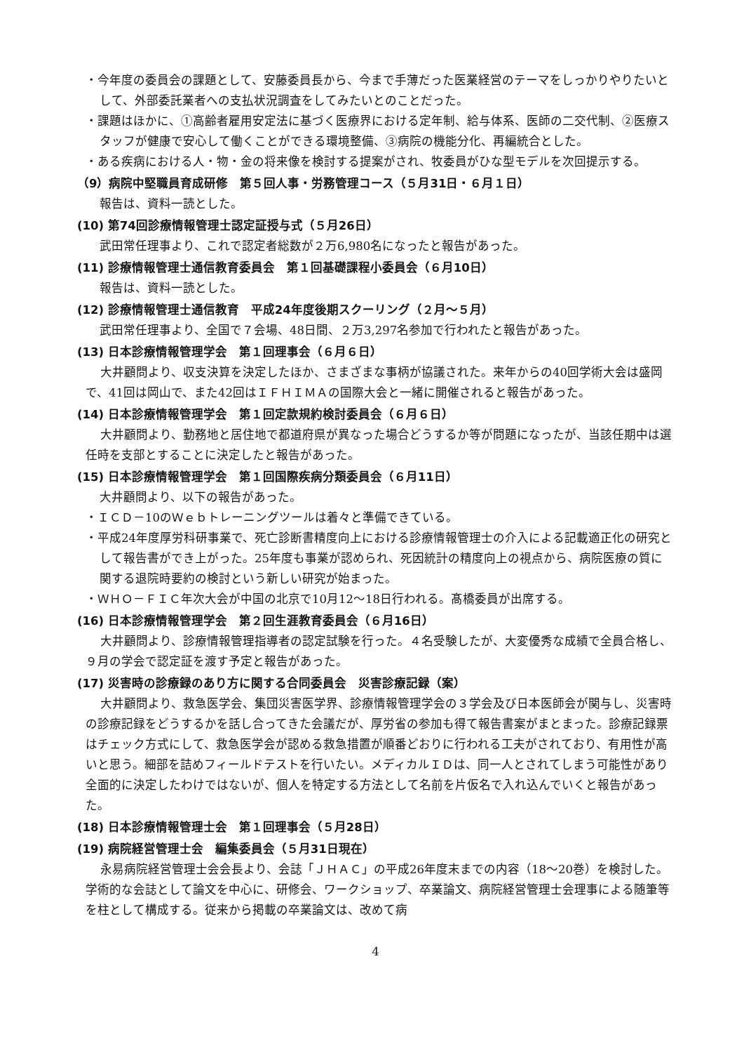・今年度の委員会の課題として、安藤委員長から、今まで手薄だった医業経営のテーマをしっかりやりたいとして、外部委託業者への支払状況調査をしてみたいとのことだった。
・課題はほかに、①高齢者雇用安定法に基づく医療界における定年制、給与体系、医師の二交代制、②医療スタッフが健康で安心して働くことができる環境整備、③病院の機能分化、再編統合とした。
・ある疾病における人・物・金の将来像を検討する提案がされ、牧委員がひな型モデルを次回提示する。
（9）病院中堅職員育成研修　第５回人事・労務管理コース（５月31日・６月１日）
報告は、資料一読とした。
(10) 第74回診療情報管理士認定証授与式（５月26日）
武田常任理事より、これで認定者総数が２万6,980名になったと報告があった。
(11) 診療情報管理士通信教育委員会　第１回基礎課程小委員会（６月10日）
報告は、資料一読とした。
(12) 診療情報管理士通信教育　平成24年度後期スクーリング（２月～５月）
武田常任理事より、全国で７会場、48日間、２万3,297名参加で行われたと報告があった。
(13) 日本診療情報管理学会　第１回理事会（６月６日）
大井顧問より、収支決算を決定したほか、さまざまな事柄が協議された。来年からの40回学術大会は盛岡で、41回は岡山で、また42回はＩＦＨＩＭＡの国際大会と一緒に開催されると報告があった。
(14) 日本診療情報管理学会　第１回定款規約検討委員会（６月６日）
大井顧問より、勤務地と居住地で都道府県が異なった場合どうするか等が問題になったが、当該任期中は選任時を支部とすることに決定したと報告があった。
(15) 日本診療情報管理学会　第１回国際疾病分類委員会（６月11日）
大井顧問より、以下の報告があった。
・ＩＣＤ－10のＷｅｂトレーニングツールは着々と準備できている。
・平成24年度厚労科研事業で、死亡診断書精度向上における診療情報管理士の介入による記載適正化の研究として報告書ができ上がった。25年度も事業が認められ、死因統計の精度向上の視点から、病院医療の質に関する退院時要約の検討という新しい研究が始まった。
・ＷＨＯ－ＦＩＣ年次大会が中国の北京で10月12～18日行われる。髙橋委員が出席する。
(16) 日本診療情報管理学会　第２回生涯教育委員会（６月16日）
大井顧問より、診療情報管理指導者の認定試験を行った。４名受験したが、大変優秀な成績で全員合格し、９月の学会で認定証を渡す予定と報告があった。
(17) 災害時の診療録のあり方に関する合同委員会　災害診療記録（案）
大井顧問より、救急医学会、集団災害医学界、診療情報管理学会の３学会及び日本医師会が関与し、災害時の診療記録をどうするかを話し合ってきた会議だが、厚労省の参加も得て報告書案がまとまった。診療記録票はチェック方式にして、救急医学会が認める救急措置が順番どおりに行われる工夫がされており、有用性が高いと思う。細部を詰めフィールドテストを行いたい。メディカルＩＤは、同一人とされてしまう可能性があり全面的に決定したわけではないが、個人を特定する方法として名前を片仮名で入れ込んでいくと報告があった。
(18) 日本診療情報管理士会　第１回理事会（５月28日）
(19) 病院経営管理士会　編集委員会（５月31日現在）
永易病院経営管理士会会長より、会誌「ＪＨＡＣ」の平成26年度末までの内容（18～20巻）を検討した。学術的な会誌として論文を中心に、研修会、ワークショップ、卒業論文、病院経営管理士会理事による随筆等を柱として構成する。従来から掲載の卒業論文は、改めて病
4